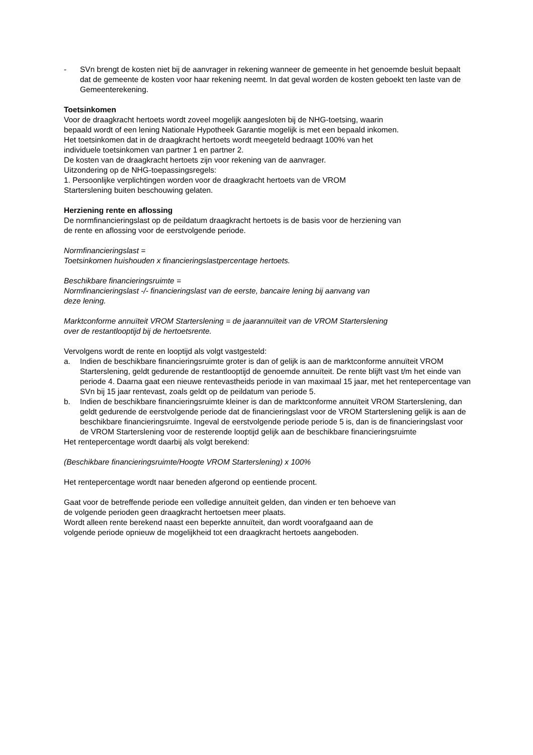- SVn brengt de kosten niet bij de aanvrager in rekening wanneer de gemeente in het genoemde besluit bepaalt dat de gemeente de kosten voor haar rekening neemt. In dat geval worden de kosten geboekt ten laste van de Gemeenterekening.
Toetsinkomen
Voor de draagkracht hertoets wordt zoveel mogelijk aangesloten bij de NHG-toetsing, waarin
bepaald wordt of een lening Nationale Hypotheek Garantie mogelijk is met een bepaald inkomen.
Het toetsinkomen dat in de draagkracht hertoets wordt meegeteld bedraagt 100% van het
individuele toetsinkomen van partner 1 en partner 2.
De kosten van de draagkracht hertoets zijn voor rekening van de aanvrager.
Uitzondering op de NHG-toepassingsregels:
1. Persoonlijke verplichtingen worden voor de draagkracht hertoets van de VROM
Starterslening buiten beschouwing gelaten.
Herziening rente en aflossing
De normfinancieringslast op de peildatum draagkracht hertoets is de basis voor de herziening van
de rente en aflossing voor de eerstvolgende periode.
Normfinancieringslast =
Toetsinkomen huishouden x financieringslastpercentage hertoets.
Beschikbare financieringsruimte =
Normfinancieringslast -/- financieringslast van de eerste, bancaire lening bij aanvang van
deze lening.
Marktconforme annuïteit VROM Starterslening = de jaarannuïteit van de VROM Starterslening
over de restantlooptijd bij de hertoetsrente.
Vervolgens wordt de rente en looptijd als volgt vastgesteld:
a. Indien de beschikbare financieringsruimte groter is dan of gelijk is aan de marktconforme annuïteit VROM Starterslening, geldt gedurende de restantlooptijd de genoemde annuïteit. De rente blijft vast t/m het einde van periode 4. Daarna gaat een nieuwe rentevastheids periode in van maximaal 15 jaar, met het rentepercentage van SVn bij 15 jaar rentevast, zoals geldt op de peildatum van periode 5.
b. Indien de beschikbare financieringsruimte kleiner is dan de marktconforme annuïteit VROM Starterslening, dan geldt gedurende de eerstvolgende periode dat de financieringslast voor de VROM Starterslening gelijk is aan de beschikbare financieringsruimte. Ingeval de eerstvolgende periode periode 5 is, dan is de financieringslast voor de VROM Starterslening voor de resterende looptijd gelijk aan de beschikbare financieringsruimte
Het rentepercentage wordt daarbij als volgt berekend:
(Beschikbare financieringsruimte/Hoogte VROM Starterslening) x 100%
Het rentepercentage wordt naar beneden afgerond op eentiende procent.
Gaat voor de betreffende periode een volledige annuïteit gelden, dan vinden er ten behoeve van
de volgende perioden geen draagkracht hertoetsen meer plaats.
Wordt alleen rente berekend naast een beperkte annuïteit, dan wordt voorafgaand aan de
volgende periode opnieuw de mogelijkheid tot een draagkracht hertoets aangeboden.